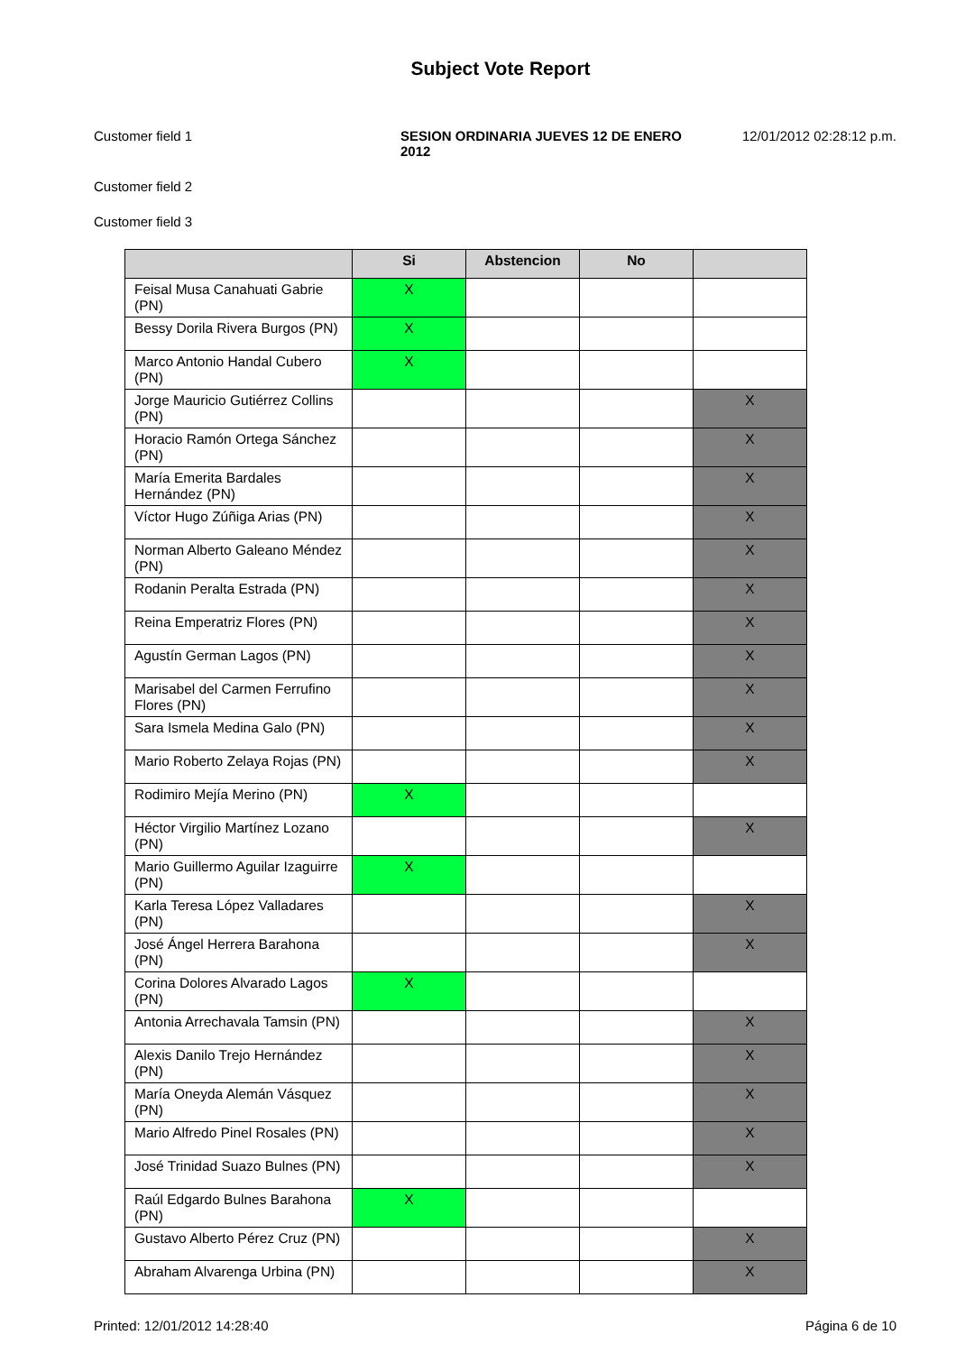Subject Vote Report
Customer field 1 SESION ORDINARIA JUEVES 12 DE ENERO 2012
12/01/2012 02:28:12 p.m.
Customer field 2
Customer field 3
| | Si | Abstencion | No | |
| --- | --- | --- | --- | --- |
| Feisal Musa Canahuati Gabrie (PN) | X | | | |
| Bessy Dorila Rivera Burgos (PN) | X | | | |
| Marco Antonio Handal Cubero (PN) | X | | | |
| Jorge Mauricio Gutiérrez Collins (PN) | | | | X |
| Horacio Ramón Ortega Sánchez (PN) | | | | X |
| María Emerita Bardales Hernández (PN) | | | | X |
| Víctor Hugo Zúñiga Arias (PN) | | | | X |
| Norman Alberto Galeano Méndez (PN) | | | | X |
| Rodanin Peralta Estrada (PN) | | | | X |
| Reina Emperatriz Flores (PN) | | | | X |
| Agustín German Lagos (PN) | | | | X |
| Marisabel del Carmen Ferrufino Flores (PN) | | | | X |
| Sara Ismela Medina Galo (PN) | | | | X |
| Mario Roberto Zelaya Rojas (PN) | | | | X |
| Rodimiro Mejía Merino (PN) | X | | | |
| Héctor Virgilio Martínez Lozano (PN) | | | | X |
| Mario Guillermo Aguilar Izaguirre (PN) | X | | | |
| Karla Teresa López Valladares (PN) | | | | X |
| José Ángel Herrera Barahona (PN) | | | | X |
| Corina Dolores Alvarado Lagos (PN) | X | | | |
| Antonia Arrechavala Tamsin (PN) | | | | X |
| Alexis Danilo Trejo Hernández (PN) | | | | X |
| María Oneyda Alemán Vásquez (PN) | | | | X |
| Mario Alfredo Pinel Rosales (PN) | | | | X |
| José Trinidad Suazo Bulnes (PN) | | | | X |
| Raúl Edgardo Bulnes Barahona (PN) | X | | | |
| Gustavo Alberto Pérez Cruz (PN) | | | | X |
| Abraham Alvarenga Urbina (PN) | | | | X |
Printed: 12/01/2012 14:28:40 Página 6 de 10